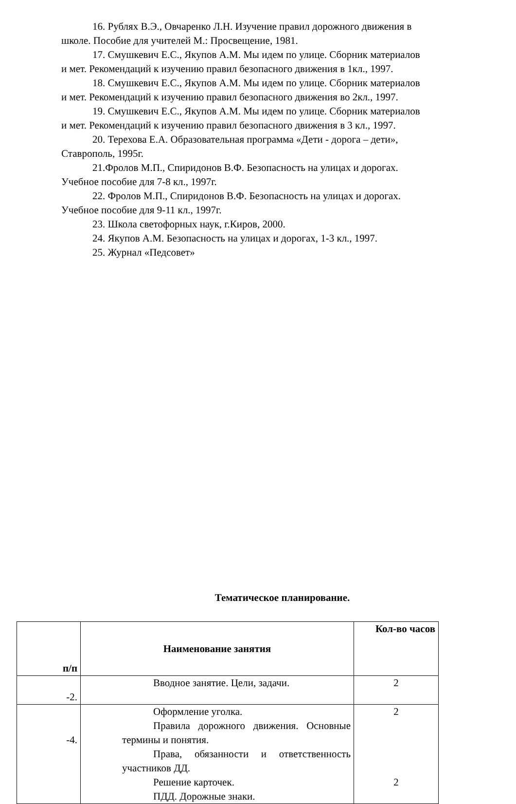16. Рублях В.Э., Овчаренко Л.Н. Изучение правил дорожного движения в школе. Пособие для учителей М.: Просвещение, 1981.
17. Смушкевич Е.С., Якупов А.М. Мы идем по улице. Сборник материалов и мет. Рекомендаций к изучению правил безопасного движения в 1кл., 1997.
18. Смушкевич Е.С., Якупов А.М. Мы идем по улице. Сборник материалов и мет. Рекомендаций к изучению правил безопасного движения во 2кл., 1997.
19. Смушкевич Е.С., Якупов А.М. Мы идем по улице. Сборник материалов и мет. Рекомендаций к изучению правил безопасного движения в 3 кл., 1997.
20. Терехова Е.А. Образовательная программа «Дети - дорога – дети», Ставрополь, 1995г.
21.Фролов М.П., Спиридонов В.Ф. Безопасность на улицах и дорогах. Учебное пособие для 7-8 кл., 1997г.
22. Фролов М.П., Спиридонов В.Ф. Безопасность на улицах и дорогах. Учебное пособие для 9-11 кл., 1997г.
23. Школа светофорных наук, г.Киров, 2000.
24. Якупов А.М. Безопасность на улицах и дорогах, 1-3 кл., 1997.
25. Журнал «Педсовет»
Тематическое планирование.
| п/п | Наименование занятия | Кол-во часов |
| --- | --- | --- |
| -2. | Вводное занятие. Цели, задачи. | 2 |
| -4. | Оформление уголка. Правила дорожного движения. Основные термины и понятия. Права, обязанности и ответственность участников ДД. Решение карточек. ПДД. Дорожные знаки. | 2 2 |